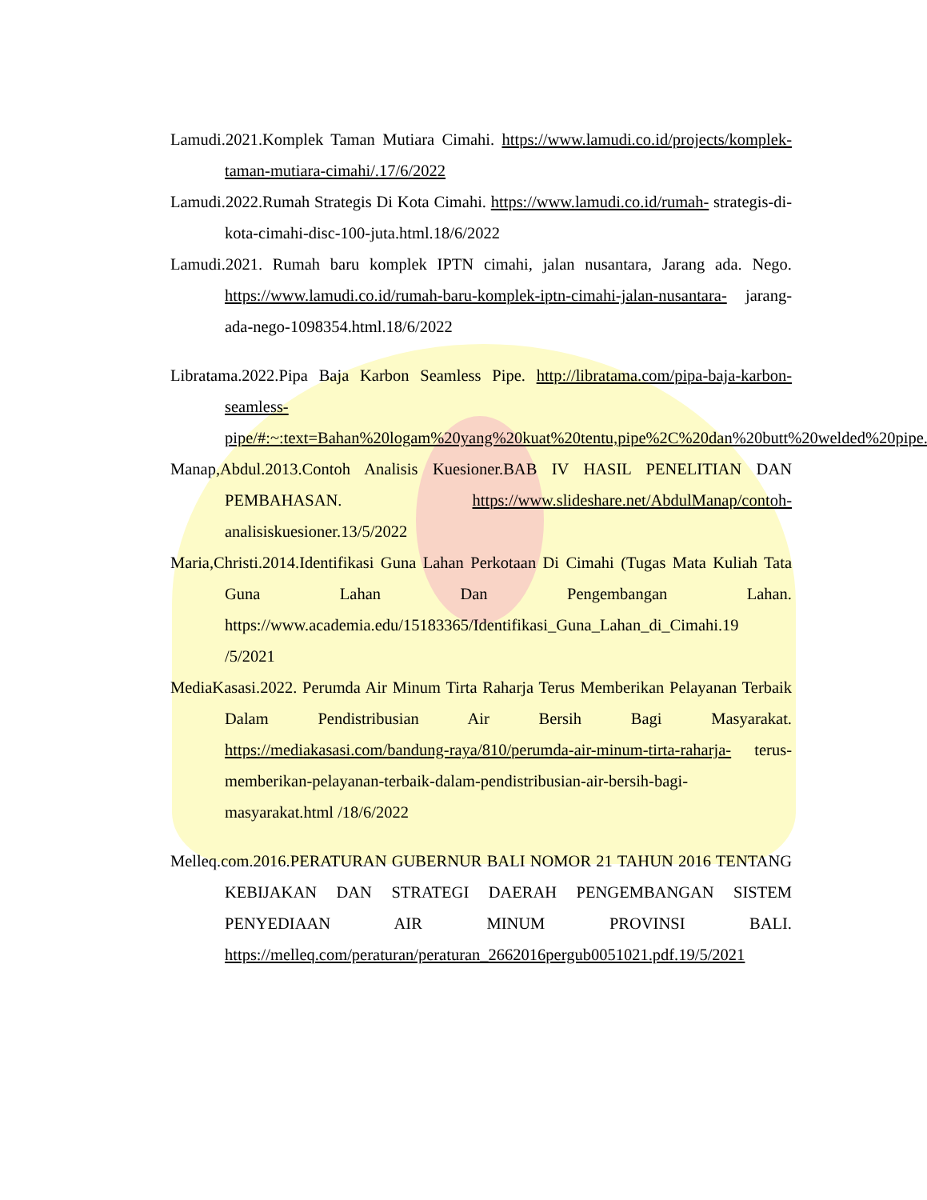Lamudi.2021.Komplek Taman Mutiara Cimahi. https://www.lamudi.co.id/projects/komplek-taman-mutiara-cimahi/.17/6/2022
Lamudi.2022.Rumah Strategis Di Kota Cimahi. https://www.lamudi.co.id/rumah- strategis-di-kota-cimahi-disc-100-juta.html.18/6/2022
Lamudi.2021. Rumah baru komplek IPTN cimahi, jalan nusantara, Jarang ada. Nego. https://www.lamudi.co.id/rumah-baru-komplek-iptn-cimahi-jalan-nusantara- jarang-ada-nego-1098354.html.18/6/2022
Libratama.2022.Pipa Baja Karbon Seamless Pipe. http://libratama.com/pipa-baja-karbon-seamless-pipe/#:~:text=Bahan%20logam%20yang%20kuat%20tentu,pipe%2C%20dan%20butt%20welded%20pipe..18/6/2022
Manap,Abdul.2013.Contoh Analisis Kuesioner.BAB IV HASIL PENELITIAN DAN PEMBAHASAN. https://www.slideshare.net/AbdulManap/contoh- analisiskuesioner.13/5/2022
Maria,Christi.2014.Identifikasi Guna Lahan Perkotaan Di Cimahi (Tugas Mata Kuliah Tata Guna Lahan Dan Pengembangan Lahan. https://www.academia.edu/15183365/Identifikasi_Guna_Lahan_di_Cimahi.19 /5/2021
MediaKasasi.2022. Perumda Air Minum Tirta Raharja Terus Memberikan Pelayanan Terbaik Dalam Pendistribusian Air Bersih Bagi Masyarakat. https://mediakasasi.com/bandung-raya/810/perumda-air-minum-tirta-raharja- terus-memberikan-pelayanan-terbaik-dalam-pendistribusian-air-bersih-bagi-masyarakat.html /18/6/2022
Melleq.com.2016.PERATURAN GUBERNUR BALI NOMOR 21 TAHUN 2016 TENTANG KEBIJAKAN DAN STRATEGI DAERAH PENGEMBANGAN SISTEM PENYEDIAAN AIR MINUM PROVINSI BALI. https://melleq.com/peraturan/peraturan_2662016pergub0051021.pdf.19/5/2021